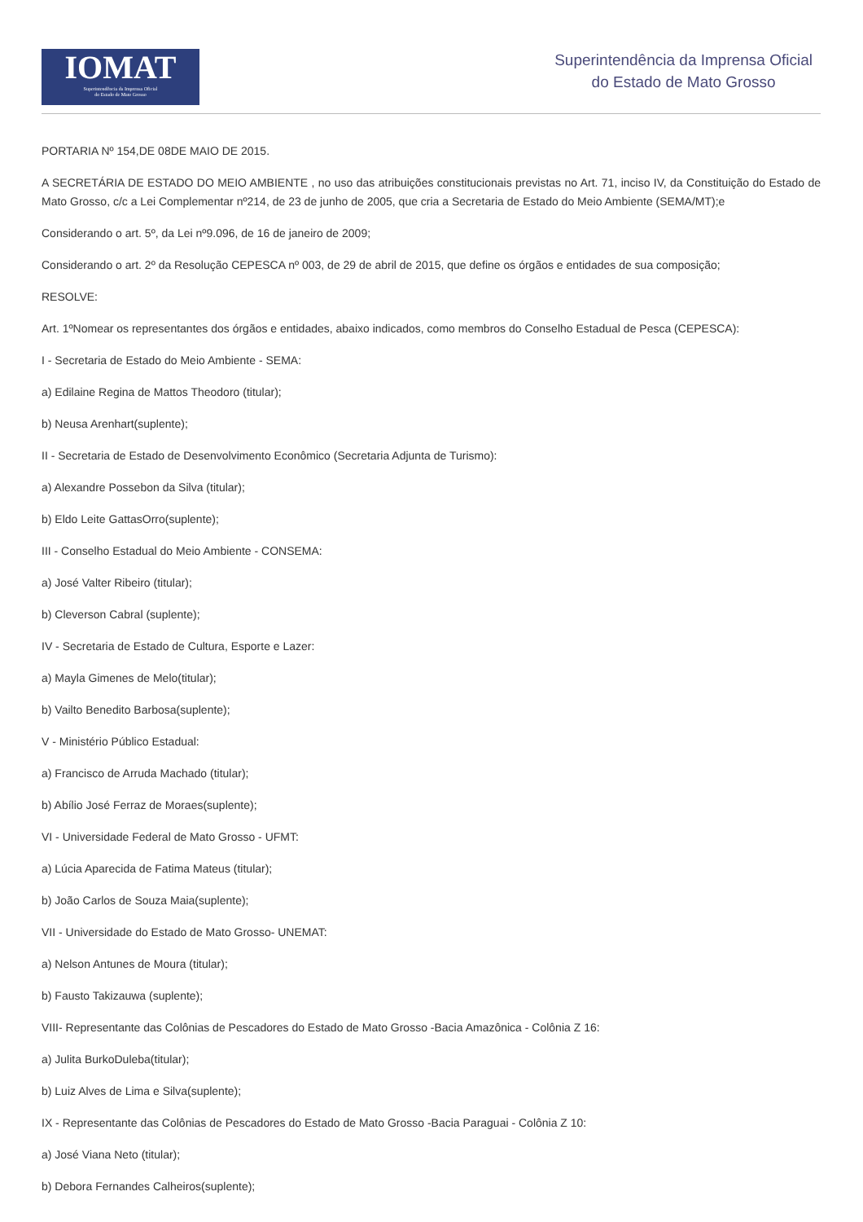IOMAT
Superintendência da Imprensa Oficial
do Estado de Mato Grosso
Superintendência da Imprensa Oficial
do Estado de Mato Grosso
PORTARIA Nº 154,DE 08DE MAIO DE 2015.
A SECRETÁRIA DE ESTADO DO MEIO AMBIENTE , no uso das atribuições constitucionais previstas no Art. 71, inciso IV, da Constituição do Estado de Mato Grosso, c/c a Lei Complementar nº214, de 23 de junho de 2005, que cria a Secretaria de Estado do Meio Ambiente (SEMA/MT);e
Considerando o art. 5º, da Lei nº9.096, de 16 de janeiro de 2009;
Considerando o art. 2º da Resolução CEPESCA nº 003, de 29 de abril de 2015, que define os órgãos e entidades de sua composição;
RESOLVE:
Art. 1ºNomear os representantes dos órgãos e entidades, abaixo indicados, como membros do Conselho Estadual de Pesca (CEPESCA):
I - Secretaria de Estado do Meio Ambiente - SEMA:
a) Edilaine Regina de Mattos Theodoro (titular);
b) Neusa Arenhart(suplente);
II - Secretaria de Estado de Desenvolvimento Econômico (Secretaria Adjunta de Turismo):
a) Alexandre Possebon da Silva (titular);
b) Eldo Leite GattasOrro(suplente);
III - Conselho Estadual do Meio Ambiente - CONSEMA:
a) José Valter Ribeiro (titular);
b) Cleverson Cabral (suplente);
IV - Secretaria de Estado de Cultura, Esporte e Lazer:
a) Mayla Gimenes de Melo(titular);
b) Vailto Benedito Barbosa(suplente);
V - Ministério Público Estadual:
a) Francisco de Arruda Machado (titular);
b) Abílio José Ferraz de Moraes(suplente);
VI - Universidade Federal de Mato Grosso - UFMT:
a) Lúcia Aparecida de Fatima Mateus (titular);
b) João Carlos de Souza Maia(suplente);
VII - Universidade do Estado de Mato Grosso- UNEMAT:
a) Nelson Antunes de Moura (titular);
b) Fausto Takizauwa (suplente);
VIII- Representante das Colônias de Pescadores do Estado de Mato Grosso -Bacia Amazônica - Colônia Z 16:
a) Julita BurkoDuleba(titular);
b) Luiz Alves de Lima e Silva(suplente);
IX - Representante das Colônias de Pescadores do Estado de Mato Grosso -Bacia Paraguai - Colônia Z 10:
a) José Viana Neto (titular);
b) Debora Fernandes Calheiros(suplente);